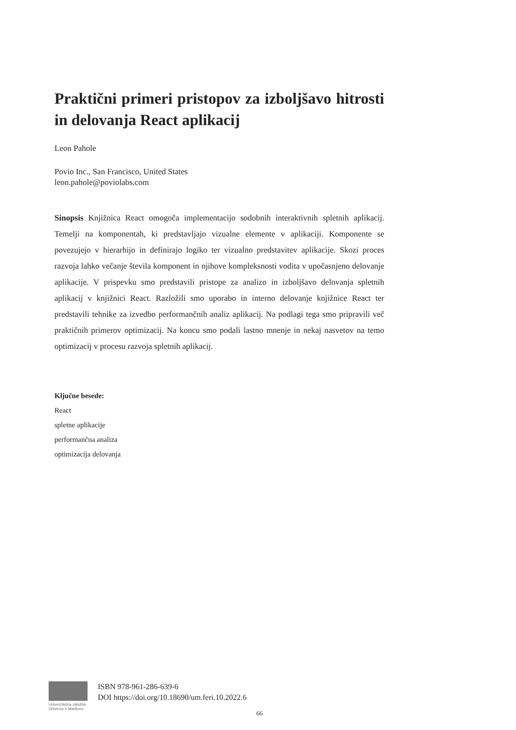Praktični primeri pristopov za izboljšavo hitrosti in delovanja React aplikacij
Leon Pahole
Povio Inc., San Francisco, United States
leon.pahole@poviolabs.com
Sinopsis Knjižnica React omogoča implementacijo sodobnih interaktivnih spletnih aplikacij. Temelji na komponentah, ki predstavljajo vizualne elemente v aplikaciji. Komponente se povezujejo v hierarhijo in definirajo logiko ter vizualno predstavitev aplikacije. Skozi proces razvoja lahko večanje števila komponent in njihove kompleksnosti vodita v upočasnjeno delovanje aplikacije. V prispevku smo predstavili pristope za analizo in izboljšavo delovanja spletnih aplikacij v knjižnici React. Razložili smo uporabo in interno delovanje knjižnice React ter predstavili tehnike za izvedbo performančnih analiz aplikacij. Na podlagi tega smo pripravili več praktičnih primerov optimizacij. Na koncu smo podali lastno mnenje in nekaj nasvetov na temo optimizacij v procesu razvoja spletnih aplikacij.
Ključne besede:
React
spletne aplikacije
performančna analiza
optimizacija delovanja
Univerzitetna založba Univerze v Mariboru
ISBN 978-961-286-639-6
DOI https://doi.org/10.18690/um.feri.10.2022.6
66